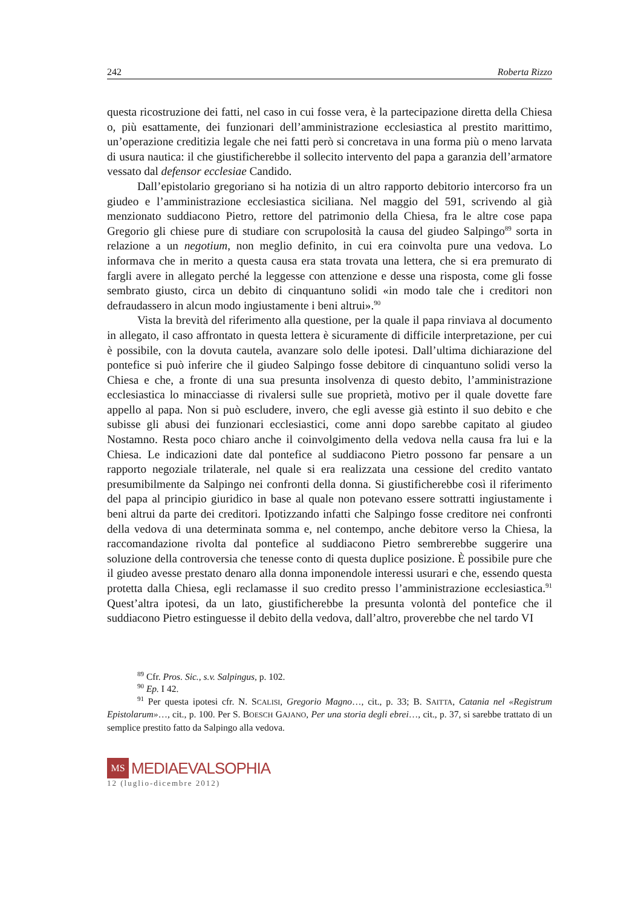242 Roberta Rizzo
questa ricostruzione dei fatti, nel caso in cui fosse vera, è la partecipazione diretta della Chiesa o, più esattamente, dei funzionari dell’amministrazione ecclesiastica al prestito marittimo, un’operazione creditizia legale che nei fatti però si concretava in una forma più o meno larvata di usura nautica: il che giustificherebbe il sollecito intervento del papa a garanzia dell’armatore vessato dal defensor ecclesiae Candido.
Dall’epistolario gregoriano si ha notizia di un altro rapporto debitorio intercorso fra un giudeo e l’amministrazione ecclesiastica siciliana. Nel maggio del 591, scrivendo al già menzionato suddiacono Pietro, rettore del patrimonio della Chiesa, fra le altre cose papa Gregorio gli chiese pure di studiare con scrupolosità la causa del giudeo Salpingo<sup>89</sup> sorta in relazione a un negotium, non meglio definito, in cui era coinvolta pure una vedova. Lo informava che in merito a questa causa era stata trovata una lettera, che si era premurato di fargli avere in allegato perché la leggesse con attenzione e desse una risposta, come gli fosse sembrato giusto, circa un debito di cinquantuno solidi «in modo tale che i creditori non defraudassero in alcun modo ingiustamente i beni altrui».<sup>90</sup>
Vista la brevità del riferimento alla questione, per la quale il papa rinviava al documento in allegato, il caso affrontato in questa lettera è sicuramente di difficile interpretazione, per cui è possibile, con la dovuta cautela, avanzare solo delle ipotesi. Dall’ultima dichiarazione del pontefice si può inferire che il giudeo Salpingo fosse debitore di cinquantuno solidi verso la Chiesa e che, a fronte di una sua presunta insolvenza di questo debito, l’amministrazione ecclesiastica lo minacciasse di rivalersi sulle sue proprietà, motivo per il quale dovette fare appello al papa. Non si può escludere, invero, che egli avesse già estinto il suo debito e che subisse gli abusi dei funzionari ecclesiastici, come anni dopo sarebbe capitato al giudeo Nostamno. Resta poco chiaro anche il coinvolgimento della vedova nella causa fra lui e la Chiesa. Le indicazioni date dal pontefice al suddiacono Pietro possono far pensare a un rapporto negoziale trilaterale, nel quale si era realizzata una cessione del credito vantato presumibilmente da Salpingo nei confronti della donna. Si giustificherebbe così il riferimento del papa al principio giuridico in base al quale non potevano essere sottratti ingiustamente i beni altrui da parte dei creditori. Ipotizzando infatti che Salpingo fosse creditore nei confronti della vedova di una determinata somma e, nel contempo, anche debitore verso la Chiesa, la raccomandazione rivolta dal pontefice al suddiacono Pietro sembrerebbe suggerire una soluzione della controversia che tenesse conto di questa duplice posizione. È possibile pure che il giudeo avesse prestato denaro alla donna imponendole interessi usurari e che, essendo questa protetta dalla Chiesa, egli reclamasse il suo credito presso l’amministrazione ecclesiastica.<sup>91</sup> Quest’altra ipotesi, da un lato, giustificherebbe la presunta volontà del pontefice che il suddiacono Pietro estinguesse il debito della vedova, dall’altro, proverebbe che nel tardo VI
<sup>89</sup> Cfr. Pros. Sic., s.v. Salpingus, p. 102.
<sup>90</sup> Ep. I 42.
<sup>91</sup> Per questa ipotesi cfr. N. SCALISI, Gregorio Magno…, cit., p. 33; B. SAITTA, Catania nel «Registrum Epistolarum»…, cit., p. 100. Per S. BOESCH GAJANO, Per una storia degli ebrei…, cit., p. 37, si sarebbe trattato di un semplice prestito fatto da Salpingo alla vedova.
MS
MEDIAEVALSOPHIA
12 (luglio-dicembre 2012)